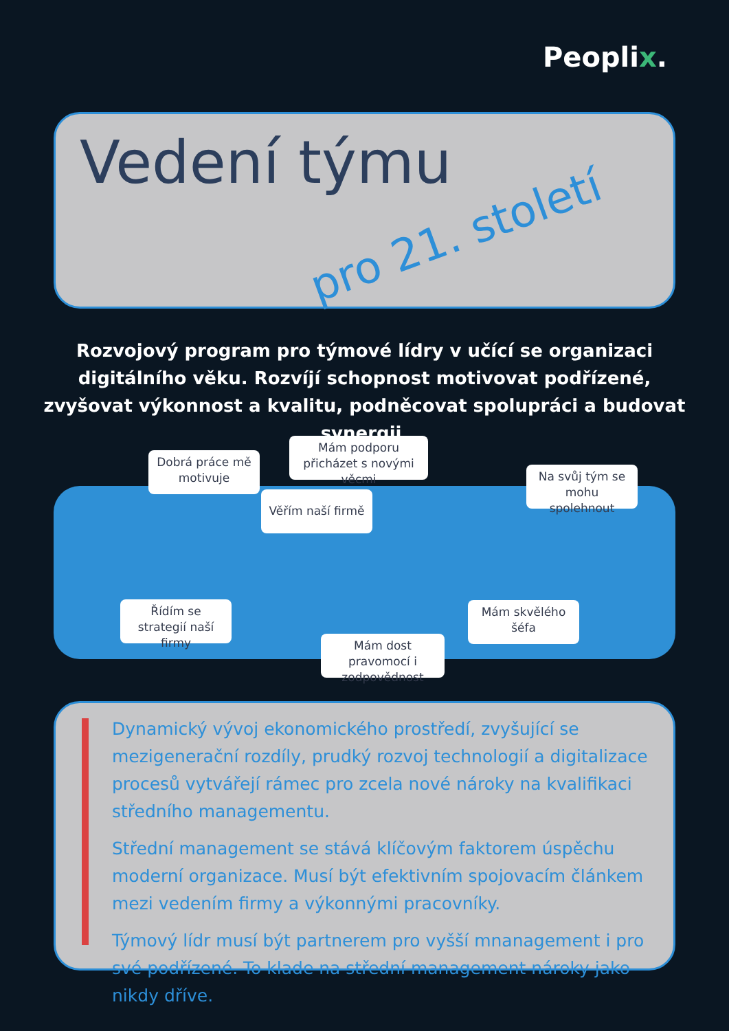Peoplix.
Vedení týmu
pro 21. století
Rozvojový program pro týmové lídry v učící se organizaci digitálního věku. Rozvíjí schopnost motivovat podřízené, zvyšovat výkonnost a kvalitu, podněcovat spolupráci a budovat synergii.
Dobrá práce mě motivuje
Mám podporu přicházet s novými věcmi
Věřím naší firmě
Na svůj tým se mohu spolehnout
Řídím se strategií naší firmy
Mám skvělého šéfa
Mám dost pravomocí i zodpovědnost
Dynamický vývoj ekonomického prostředí, zvyšující se mezigenerační rozdíly, prudký rozvoj technologií a digitalizace procesů vytvářejí rámec pro zcela nové nároky na kvalifikaci středního managementu.
Střední management se stává klíčovým faktorem úspěchu moderní organizace. Musí být efektivním spojovacím článkem mezi vedením firmy a výkonnými pracovníky.
Týmový lídr musí být partnerem pro vyšší mnanagement i pro své podřízené. To klade na střední management nároky jako nikdy dříve.